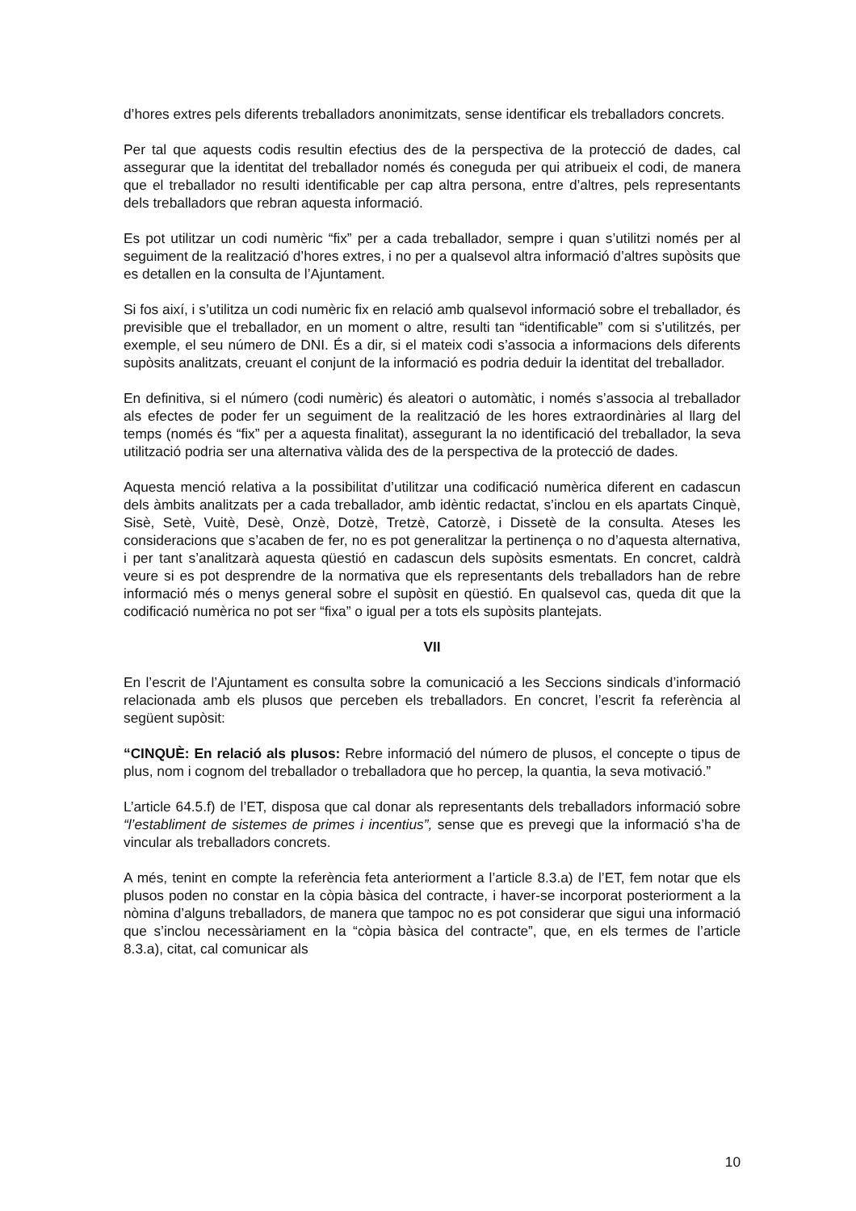d’hores extres pels diferents treballadors anonimitzats, sense identificar els treballadors concrets.
Per tal que aquests codis resultin efectius des de la perspectiva de la protecció de dades, cal assegurar que la identitat del treballador només és coneguda per qui atribueix el codi, de manera que el treballador no resulti identificable per cap altra persona, entre d’altres, pels representants dels treballadors que rebran aquesta informació.
Es pot utilitzar un codi numèric “fix” per a cada treballador, sempre i quan s’utilitzi només per al seguiment de la realització d’hores extres, i no per a qualsevol altra informació d’altres supòsits que es detallen en la consulta de l’Ajuntament.
Si fos així, i s’utilitza un codi numèric fix en relació amb qualsevol informació sobre el treballador, és previsible que el treballador, en un moment o altre, resulti tan “identificable” com si s’utilitzés, per exemple, el seu número de DNI. És a dir, si el mateix codi s’associa a informacions dels diferents supòsits analitzats, creuant el conjunt de la informació es podria deduir la identitat del treballador.
En definitiva, si el número (codi numèric) és aleatori o automàtic, i només s’associa al treballador als efectes de poder fer un seguiment de la realització de les hores extraordinàries al llarg del temps (només és “fix” per a aquesta finalitat), assegurant la no identificació del treballador, la seva utilització podria ser una alternativa vàlida des de la perspectiva de la protecció de dades.
Aquesta menció relativa a la possibilitat d’utilitzar una codificació numèrica diferent en cadascun dels àmbits analitzats per a cada treballador, amb idèntic redactat, s’inclou en els apartats Cinquè, Sisè, Setè, Vuitè, Desè, Onzè, Dotzè, Tretzè, Catorzè, i Dissetè de la consulta. Ateses les consideracions que s’acaben de fer, no es pot generalitzar la pertinença o no d’aquesta alternativa, i per tant s’analitzarà aquesta qüestió en cadascun dels supòsits esmentats. En concret, caldrà veure si es pot desprendre de la normativa que els representants dels treballadors han de rebre informació més o menys general sobre el supòsit en qüestió. En qualsevol cas, queda dit que la codificació numèrica no pot ser “fixa” o igual per a tots els supòsits plantejats.
VII
En l’escrit de l’Ajuntament es consulta sobre la comunicació a les Seccions sindicals d’informació relacionada amb els plusos que perceben els treballadors. En concret, l’escrit fa referència al següent supòsit:
“CINQUÈ: En relació als plusos: Rebre informació del número de plusos, el concepte o tipus de plus, nom i cognom del treballador o treballadora que ho percep, la quantia, la seva motivació.”
L’article 64.5.f) de l’ET, disposa que cal donar als representants dels treballadors informació sobre “l’establiment de sistemes de primes i incentius”, sense que es prevegi que la informació s’ha de vincular als treballadors concrets.
A més, tenint en compte la referència feta anteriorment a l’article 8.3.a) de l’ET, fem notar que els plusos poden no constar en la còpia bàsica del contracte, i haver-se incorporat posteriorment a la nòmina d’alguns treballadors, de manera que tampoc no es pot considerar que sigui una informació que s’inclou necessàriament en la “còpia bàsica del contracte”, que, en els termes de l’article 8.3.a), citat, cal comunicar als
10